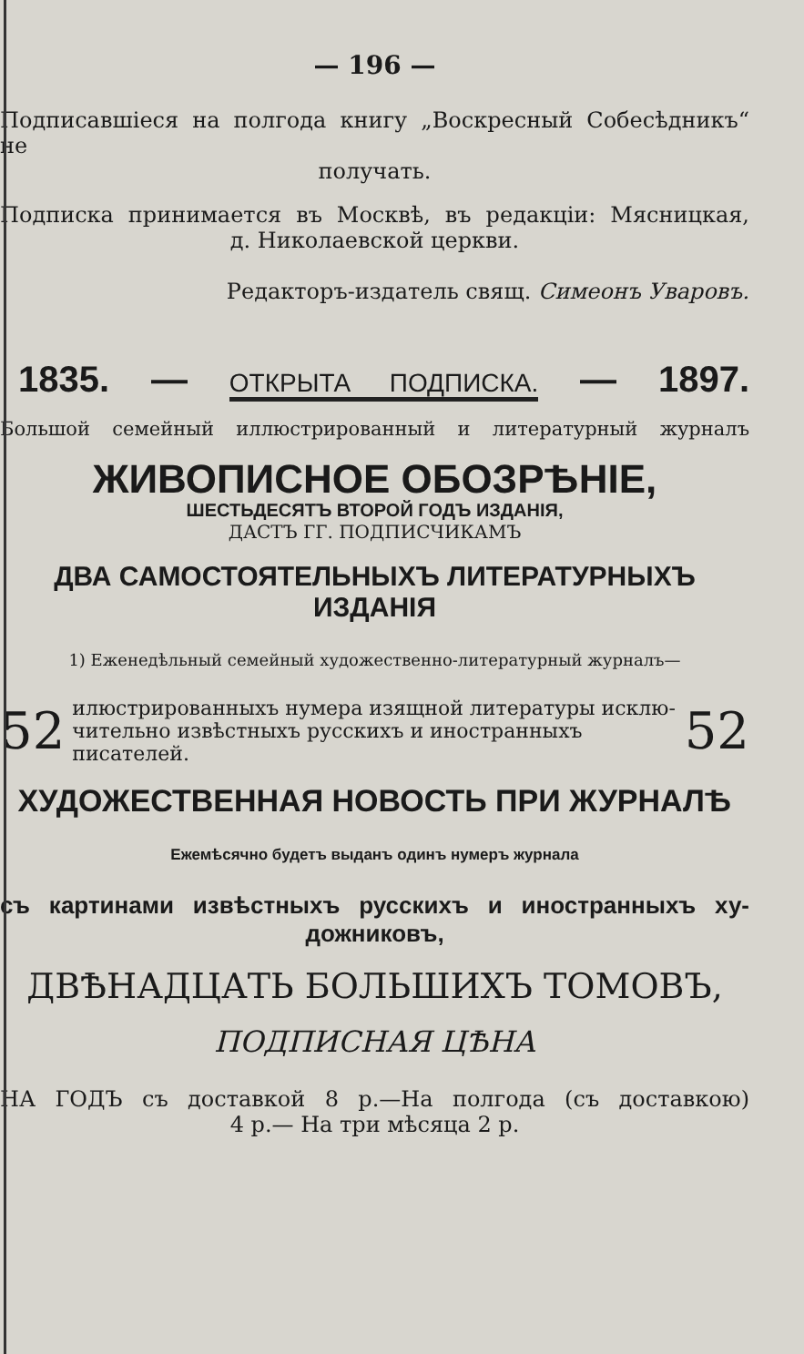— 196 —
Подписавшіеся на полгода книгу „Воскресный Собесѣдникъ“ не
получать.
Подписка принимается въ Москвѣ, въ редакціи: Мясницкая,
д. Николаевской церкви.
Редакторъ-издатель свящ. Симеонъ Уваровъ.
1835. — ОТКРЫТА ПОДПИСКА. — 1897.
Большой семейный иллюстрированный и литературный журналъ
ЖИВОПИСНОЕ ОБОЗРѢНІЕ,
ШЕСТЬДЕСЯТЪ ВТОРОЙ ГОДЪ ИЗДАНІЯ,
ДАСТЪ ГГ. ПОДПИСЧИКАМЪ
ДВА САМОСТОЯТЕЛЬНЫХЪ ЛИТЕРАТУРНЫХЪ ИЗДАНІЯ
1) Еженедѣльный семейный художественно-литературный журналъ—
52
илюстрированныхъ нумера изящной литературы исклю-чительно извѣстныхъ русскихъ и иностранныхъ писателей.
52
ХУДОЖЕСТВЕННАЯ НОВОСТЬ ПРИ ЖУРНАЛѢ
Ежемѣсячно будетъ выданъ одинъ нумеръ журнала
съ картинами извѣстныхъ русскихъ и иностранныхъ ху-
дожниковъ,
ДВѢНАДЦАТЬ БОЛЬШИХЪ ТОМОВЪ,
ПОДПИСНАЯ ЦѢНА
НА ГОДЪ съ доставкой 8 р.—На полгода (съ доставкою)
4 р.— На три мѣсяца 2 р.